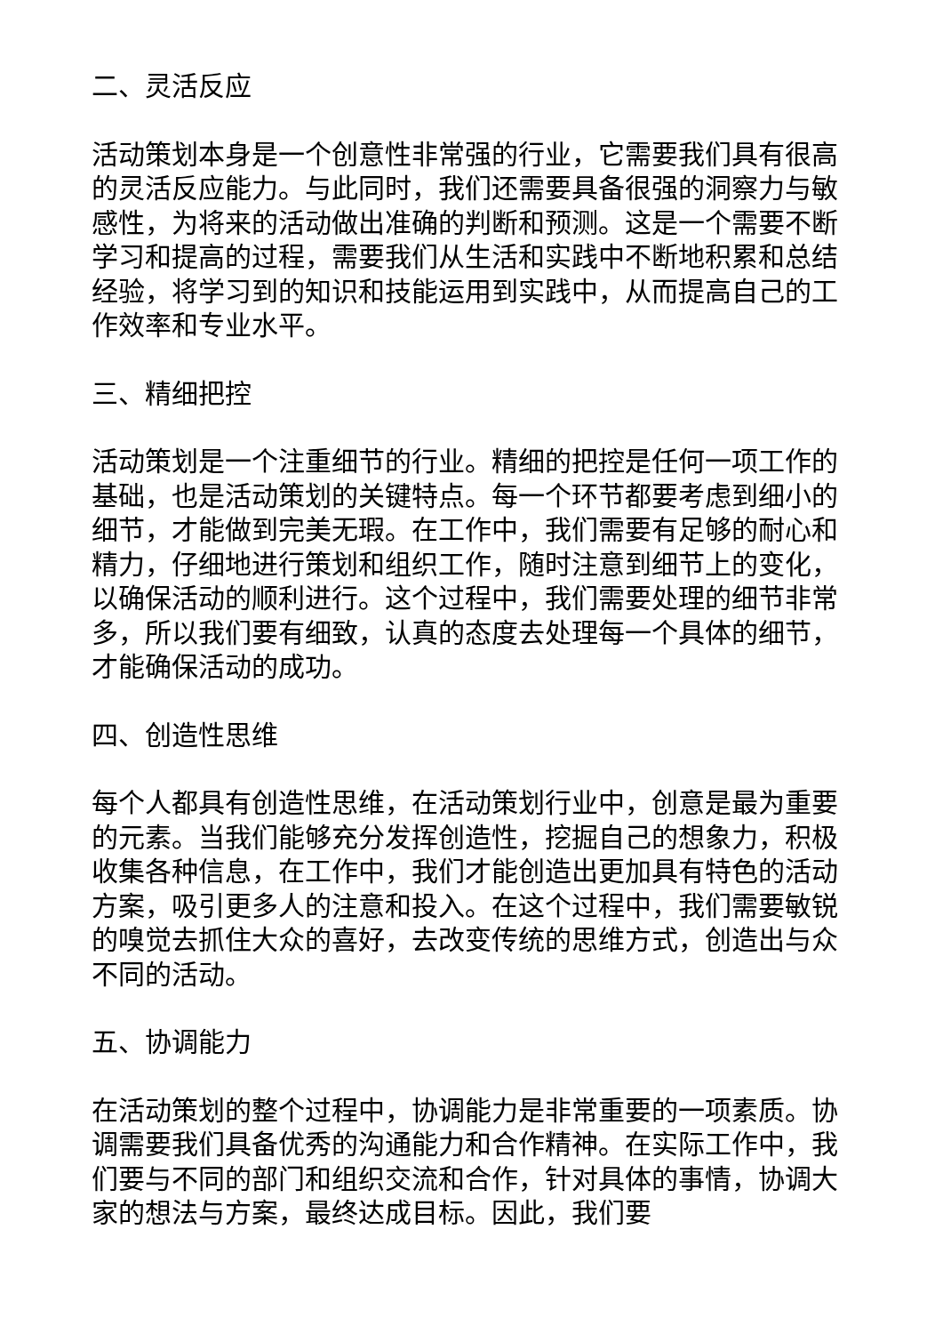二、灵活反应
活动策划本身是一个创意性非常强的行业，它需要我们具有很高的灵活反应能力。与此同时，我们还需要具备很强的洞察力与敏感性，为将来的活动做出准确的判断和预测。这是一个需要不断学习和提高的过程，需要我们从生活和实践中不断地积累和总结经验，将学习到的知识和技能运用到实践中，从而提高自己的工作效率和专业水平。
三、精细把控
活动策划是一个注重细节的行业。精细的把控是任何一项工作的基础，也是活动策划的关键特点。每一个环节都要考虑到细小的细节，才能做到完美无瑕。在工作中，我们需要有足够的耐心和精力，仔细地进行策划和组织工作，随时注意到细节上的变化，以确保活动的顺利进行。这个过程中，我们需要处理的细节非常多，所以我们要有细致，认真的态度去处理每一个具体的细节，才能确保活动的成功。
四、创造性思维
每个人都具有创造性思维，在活动策划行业中，创意是最为重要的元素。当我们能够充分发挥创造性，挖掘自己的想象力，积极收集各种信息，在工作中，我们才能创造出更加具有特色的活动方案，吸引更多人的注意和投入。在这个过程中，我们需要敏锐的嗅觉去抓住大众的喜好，去改变传统的思维方式，创造出与众不同的活动。
五、协调能力
在活动策划的整个过程中，协调能力是非常重要的一项素质。协调需要我们具备优秀的沟通能力和合作精神。在实际工作中，我们要与不同的部门和组织交流和合作，针对具体的事情，协调大家的想法与方案，最终达成目标。因此，我们要